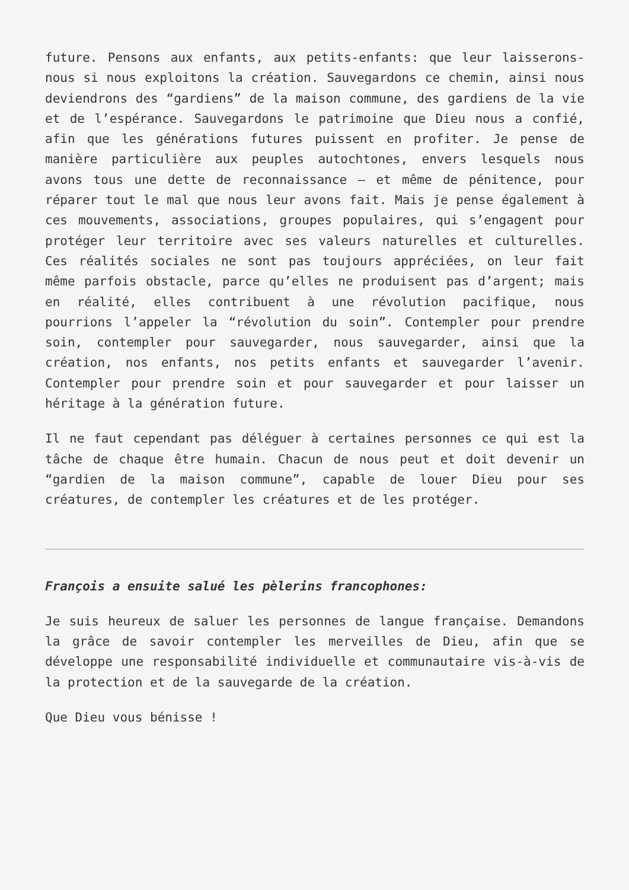future. Pensons aux enfants, aux petits-enfants: que leur laisserons-nous si nous exploitons la création. Sauvegardons ce chemin, ainsi nous deviendrons des “gardiens” de la maison commune, des gardiens de la vie et de l’espérance. Sauvegardons le patrimoine que Dieu nous a confié, afin que les générations futures puissent en profiter. Je pense de manière particulière aux peuples autochtones, envers lesquels nous avons tous une dette de reconnaissance – et même de pénitence, pour réparer tout le mal que nous leur avons fait. Mais je pense également à ces mouvements, associations, groupes populaires, qui s’engagent pour protéger leur territoire avec ses valeurs naturelles et culturelles. Ces réalités sociales ne sont pas toujours appréciées, on leur fait même parfois obstacle, parce qu’elles ne produisent pas d’argent; mais en réalité, elles contribuent à une révolution pacifique, nous pourrions l’appeler la “révolution du soin”. Contempler pour prendre soin, contempler pour sauvegarder, nous sauvegarder, ainsi que la création, nos enfants, nos petits enfants et sauvegarder l’avenir. Contempler pour prendre soin et pour sauvegarder et pour laisser un héritage à la génération future.
Il ne faut cependant pas déléguer à certaines personnes ce qui est la tâche de chaque être humain. Chacun de nous peut et doit devenir un “gardien de la maison commune”, capable de louer Dieu pour ses créatures, de contempler les créatures et de les protéger.
François a ensuite salué les pèlerins francophones:
Je suis heureux de saluer les personnes de langue française. Demandons la grâce de savoir contempler les merveilles de Dieu, afin que se développe une responsabilité individuelle et communautaire vis-à-vis de la protection et de la sauvegarde de la création.
Que Dieu vous bénisse !